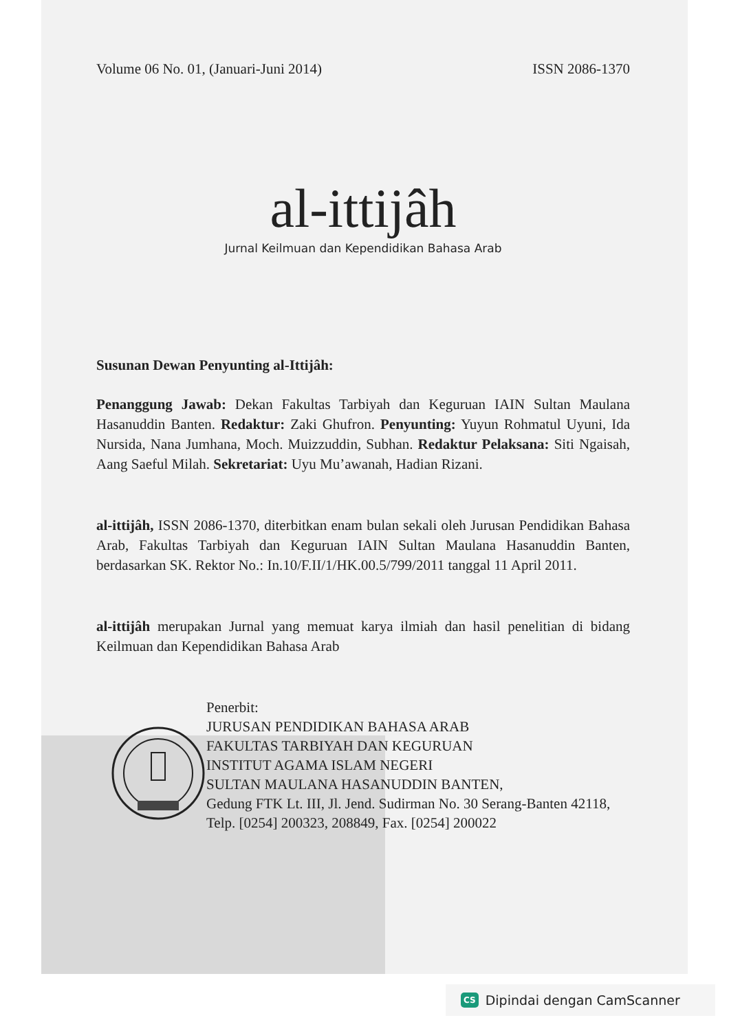Volume 06 No. 01, (Januari-Juni 2014) ISSN 2086-1370
al-ittijâh
Jurnal Keilmuan dan Kependidikan Bahasa Arab
Susunan Dewan Penyunting al-Ittijâh:
Penanggung Jawab: Dekan Fakultas Tarbiyah dan Keguruan IAIN Sultan Maulana Hasanuddin Banten. Redaktur: Zaki Ghufron. Penyunting: Yuyun Rohmatul Uyuni, Ida Nursida, Nana Jumhana, Moch. Muizzuddin, Subhan. Redaktur Pelaksana: Siti Ngaisah, Aang Saeful Milah. Sekretariat: Uyu Mu’awanah, Hadian Rizani.
al-ittijâh, ISSN 2086-1370, diterbitkan enam bulan sekali oleh Jurusan Pendidikan Bahasa Arab, Fakultas Tarbiyah dan Keguruan IAIN Sultan Maulana Hasanuddin Banten, berdasarkan SK. Rektor No.: In.10/F.II/1/HK.00.5/799/2011 tanggal 11 April 2011.
al-ittijâh merupakan Jurnal yang memuat karya ilmiah dan hasil penelitian di bidang Keilmuan dan Kependidikan Bahasa Arab
Penerbit:
JURUSAN PENDIDIKAN BAHASA ARAB
FAKULTAS TARBIYAH DAN KEGURUAN
INSTITUT AGAMA ISLAM NEGERI
SULTAN MAULANA HASANUDDIN BANTEN,
Gedung FTK Lt. III, Jl. Jend. Sudirman No. 30 Serang-Banten 42118, Telp. [0254] 200323, 208849, Fax. [0254] 200022
CS Dipindai dengan CamScanner